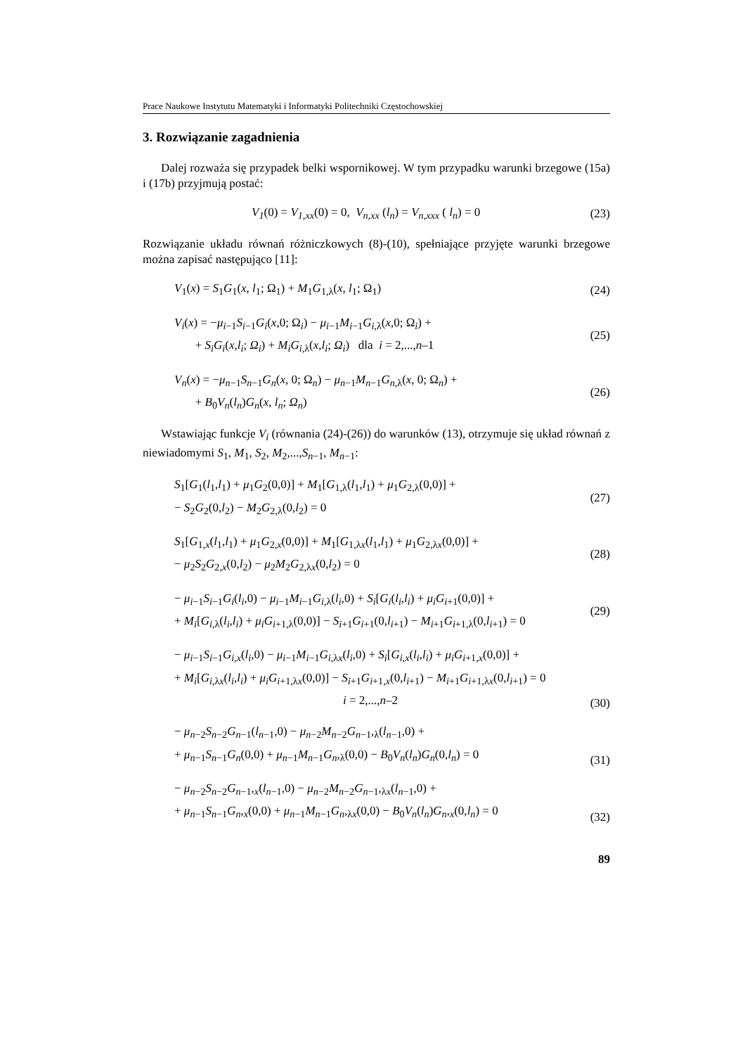Prace Naukowe Instytutu Matematyki i Informatyki Politechniki Częstochowskiej
3. Rozwiązanie zagadnienia
Dalej rozważa się przypadek belki wspornikowej. W tym przypadku warunki brzegowe (15a) i (17b) przyjmują postać:
V<sub>1</sub>(0) = V<sub>1,xx</sub>(0) = 0, V<sub>n,xx</sub> (l<sub>n</sub>) = V<sub>n,xxx</sub> ( l<sub>n</sub>) = 0 (23)
Rozwiązanie układu równań różniczkowych (8)-(10), spełniające przyjęte warunki brzegowe można zapisać następująco [11]:
V<sub>1</sub>(x) = S<sub>1</sub>G<sub>1</sub>(x, l<sub>1</sub>; Ω<sub>1</sub>) + M<sub>1</sub>G<sub>1,λ</sub>(x, l<sub>1</sub>; Ω<sub>1</sub>) (24)
V<sub>i</sub>(x) = −μ<sub>i−1</sub>S<sub>i−1</sub>G<sub>i</sub>(x,0; Ω<sub>i</sub>) − μ<sub>i−1</sub>M<sub>i−1</sub>G<sub>i,λ</sub>(x,0; Ω<sub>i</sub>) +
+ S<sub>i</sub>G<sub>i</sub>(x,l<sub>i</sub>; Ω<sub>i</sub>) + M<sub>i</sub>G<sub>i,λ</sub>(x,l<sub>i</sub>; Ω<sub>i</sub>) dla i = 2,...,n–1 (25)
V<sub>n</sub>(x) = −μ<sub>n−1</sub>S<sub>n−1</sub>G<sub>n</sub>(x, 0; Ω<sub>n</sub>) − μ<sub>n−1</sub>M<sub>n−1</sub>G<sub>n,λ</sub>(x, 0; Ω<sub>n</sub>) +
+ B<sub>0</sub>V<sub>n</sub>(l<sub>n</sub>)G<sub>n</sub>(x, l<sub>n</sub>; Ω<sub>n</sub>) (26)
Wstawiając funkcje V<sub>i</sub> (równania (24)-(26)) do warunków (13), otrzymuje się układ równań z niewiadomymi S<sub>1</sub>, M<sub>1</sub>, S<sub>2</sub>, M<sub>2</sub>,...,S<sub>n−1</sub>, M<sub>n−1</sub>:
S<sub>1</sub>[G<sub>1</sub>(l<sub>1</sub>,l<sub>1</sub>) + μ<sub>1</sub>G<sub>2</sub>(0,0)] + M<sub>1</sub>[G<sub>1,λ</sub>(l<sub>1</sub>,l<sub>1</sub>) + μ<sub>1</sub>G<sub>2,λ</sub>(0,0)] +
− S<sub>2</sub>G<sub>2</sub>(0,l<sub>2</sub>) − M<sub>2</sub>G<sub>2,λ</sub>(0,l<sub>2</sub>) = 0 (27)
S<sub>1</sub>[G<sub>1,x</sub>(l<sub>1</sub>,l<sub>1</sub>) + μ<sub>1</sub>G<sub>2,x</sub>(0,0)] + M<sub>1</sub>[G<sub>1,λx</sub>(l<sub>1</sub>,l<sub>1</sub>) + μ<sub>1</sub>G<sub>2,λx</sub>(0,0)] +
− μ<sub>2</sub>S<sub>2</sub>G<sub>2,x</sub>(0,l<sub>2</sub>) − μ<sub>2</sub>M<sub>2</sub>G<sub>2,λx</sub>(0,l<sub>2</sub>) = 0 (28)
− μ<sub>i−1</sub>S<sub>i−1</sub>G<sub>i</sub>(l<sub>i</sub>,0) − μ<sub>i−1</sub>M<sub>i−1</sub>G<sub>i,λ</sub>(l<sub>i</sub>,0) + S<sub>i</sub>[G<sub>i</sub>(l<sub>i</sub>,l<sub>i</sub>) + μ<sub>i</sub>G<sub>i+1</sub>(0,0)] +
+ M<sub>i</sub>[G<sub>i,λ</sub>(l<sub>i</sub>,l<sub>i</sub>) + μ<sub>i</sub>G<sub>i+1,λ</sub>(0,0)] − S<sub>i+1</sub>G<sub>i+1</sub>(0,l<sub>i+1</sub>) − M<sub>i+1</sub>G<sub>i+1,λ</sub>(0,l<sub>i+1</sub>) = 0 (29)
− μ<sub>i−1</sub>S<sub>i−1</sub>G<sub>i,x</sub>(l<sub>i</sub>,0) − μ<sub>i−1</sub>M<sub>i−1</sub>G<sub>i,λx</sub>(l<sub>i</sub>,0) + S<sub>i</sub>[G<sub>i,x</sub>(l<sub>i</sub>,l<sub>i</sub>) + μ<sub>i</sub>G<sub>i+1,x</sub>(0,0)] +
+ M<sub>i</sub>[G<sub>i,λx</sub>(l<sub>i</sub>,l<sub>i</sub>) + μ<sub>i</sub>G<sub>i+1,λx</sub>(0,0)] − S<sub>i+1</sub>G<sub>i+1,x</sub>(0,l<sub>i+1</sub>) − M<sub>i+1</sub>G<sub>i+1,λx</sub>(0,l<sub>i+1</sub>) = 0
i = 2,...,n–2 (30)
− μ<sub>n−2</sub>S<sub>n−2</sub>G<sub>n−1</sub>(l<sub>n−1</sub>,0) − μ<sub>n−2</sub>M<sub>n−2</sub>G<sub>n−1</sub>,<sub>λ</sub>(l<sub>n−1</sub>,0) +
+ μ<sub>n−1</sub>S<sub>n−1</sub>G<sub>n</sub>(0,0) + μ<sub>n−1</sub>M<sub>n−1</sub>G<sub>n</sub>,<sub>λ</sub>(0,0) − B<sub>0</sub>V<sub>n</sub>(l<sub>n</sub>)G<sub>n</sub>(0,l<sub>n</sub>) = 0 (31)
− μ<sub>n−2</sub>S<sub>n−2</sub>G<sub>n−1</sub>,<sub>x</sub>(l<sub>n−1</sub>,0) − μ<sub>n−2</sub>M<sub>n−2</sub>G<sub>n−1</sub>,<sub>λx</sub>(l<sub>n−1</sub>,0) +
+ μ<sub>n−1</sub>S<sub>n−1</sub>G<sub>n</sub>,<sub>x</sub>(0,0) + μ<sub>n−1</sub>M<sub>n−1</sub>G<sub>n</sub>,<sub>λx</sub>(0,0) − B<sub>0</sub>V<sub>n</sub>(l<sub>n</sub>)G<sub>n</sub>,<sub>x</sub>(0,l<sub>n</sub>) = 0 (32)
89